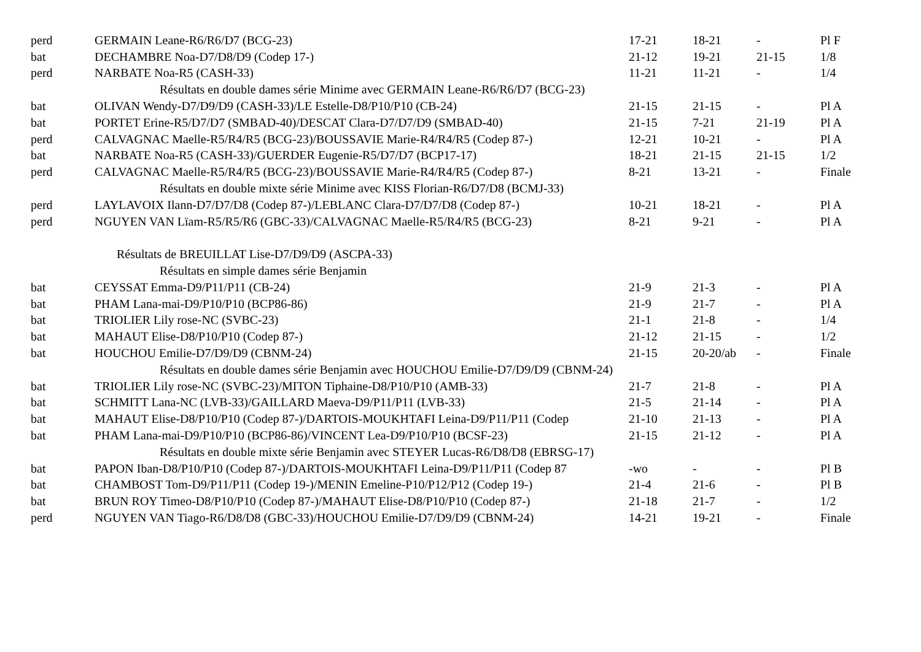| perd | GERMAIN Leane-R6/R6/D7 (BCG-23) | 17-21 | 18-21 | - | Pl F |
| bat | DECHAMBRE Noa-D7/D8/D9 (Codep 17-) | 21-12 | 19-21 | 21-15 | 1/8 |
| perd | NARBATE Noa-R5 (CASH-33) | 11-21 | 11-21 | - | 1/4 |
| Résultats en double dames série Minime avec GERMAIN Leane-R6/R6/D7 (BCG-23) | | | | | |
| bat | OLIVAN Wendy-D7/D9/D9 (CASH-33)/LE Estelle-D8/P10/P10 (CB-24) | 21-15 | 21-15 | - | Pl A |
| bat | PORTET Erine-R5/D7/D7 (SMBAD-40)/DESCAT Clara-D7/D7/D9 (SMBAD-40) | 21-15 | 7-21 | 21-19 | Pl A |
| perd | CALVAGNAC Maelle-R5/R4/R5 (BCG-23)/BOUSSAVIE Marie-R4/R4/R5 (Codep 87-) | 12-21 | 10-21 | - | Pl A |
| bat | NARBATE Noa-R5 (CASH-33)/GUERDER Eugenie-R5/D7/D7 (BCP17-17) | 18-21 | 21-15 | 21-15 | 1/2 |
| perd | CALVAGNAC Maelle-R5/R4/R5 (BCG-23)/BOUSSAVIE Marie-R4/R4/R5 (Codep 87-) | 8-21 | 13-21 | - | Finale |
| Résultats en double mixte série Minime avec KISS Florian-R6/D7/D8 (BCMJ-33) | | | | | |
| perd | LAYLAVOIX Ilann-D7/D7/D8 (Codep 87-)/LEBLANC Clara-D7/D7/D8 (Codep 87-) | 10-21 | 18-21 | - | Pl A |
| perd | NGUYEN VAN Lïam-R5/R5/R6 (GBC-33)/CALVAGNAC Maelle-R5/R4/R5 (BCG-23) | 8-21 | 9-21 | - | Pl A |
| Résultats de BREUILLAT Lise-D7/D9/D9 (ASCPA-33) | | | | | |
| Résultats en simple dames série Benjamin | | | | | |
| bat | CEYSSAT Emma-D9/P11/P11 (CB-24) | 21-9 | 21-3 | - | Pl A |
| bat | PHAM Lana-mai-D9/P10/P10 (BCP86-86) | 21-9 | 21-7 | - | Pl A |
| bat | TRIOLIER Lily rose-NC (SVBC-23) | 21-1 | 21-8 | - | 1/4 |
| bat | MAHAUT Elise-D8/P10/P10 (Codep 87-) | 21-12 | 21-15 | - | 1/2 |
| bat | HOUCHOU Emilie-D7/D9/D9 (CBNM-24) | 21-15 | 20-20/ab | - | Finale |
| Résultats en double dames série Benjamin avec HOUCHOU Emilie-D7/D9/D9 (CBNM-24) | | | | | |
| bat | TRIOLIER Lily rose-NC (SVBC-23)/MITON Tiphaine-D8/P10/P10 (AMB-33) | 21-7 | 21-8 | - | Pl A |
| bat | SCHMITT Lana-NC (LVB-33)/GAILLARD Maeva-D9/P11/P11 (LVB-33) | 21-5 | 21-14 | - | Pl A |
| bat | MAHAUT Elise-D8/P10/P10 (Codep 87-)/DARTOIS-MOUKHTAFI Leina-D9/P11/P11 (Codep | 21-10 | 21-13 | - | Pl A |
| bat | PHAM Lana-mai-D9/P10/P10 (BCP86-86)/VINCENT Lea-D9/P10/P10 (BCSF-23) | 21-15 | 21-12 | - | Pl A |
| Résultats en double mixte série Benjamin avec STEYER Lucas-R6/D8/D8 (EBRSG-17) | | | | | |
| bat | PAPON Iban-D8/P10/P10 (Codep 87-)/DARTOIS-MOUKHTAFI Leina-D9/P11/P11 (Codep 87 | -wo | - | - | Pl B |
| bat | CHAMBOST Tom-D9/P11/P11 (Codep 19-)/MENIN Emeline-P10/P12/P12 (Codep 19-) | 21-4 | 21-6 | - | Pl B |
| bat | BRUN ROY Timeo-D8/P10/P10 (Codep 87-)/MAHAUT Elise-D8/P10/P10 (Codep 87-) | 21-18 | 21-7 | - | 1/2 |
| perd | NGUYEN VAN Tiago-R6/D8/D8 (GBC-33)/HOUCHOU Emilie-D7/D9/D9 (CBNM-24) | 14-21 | 19-21 | - | Finale |